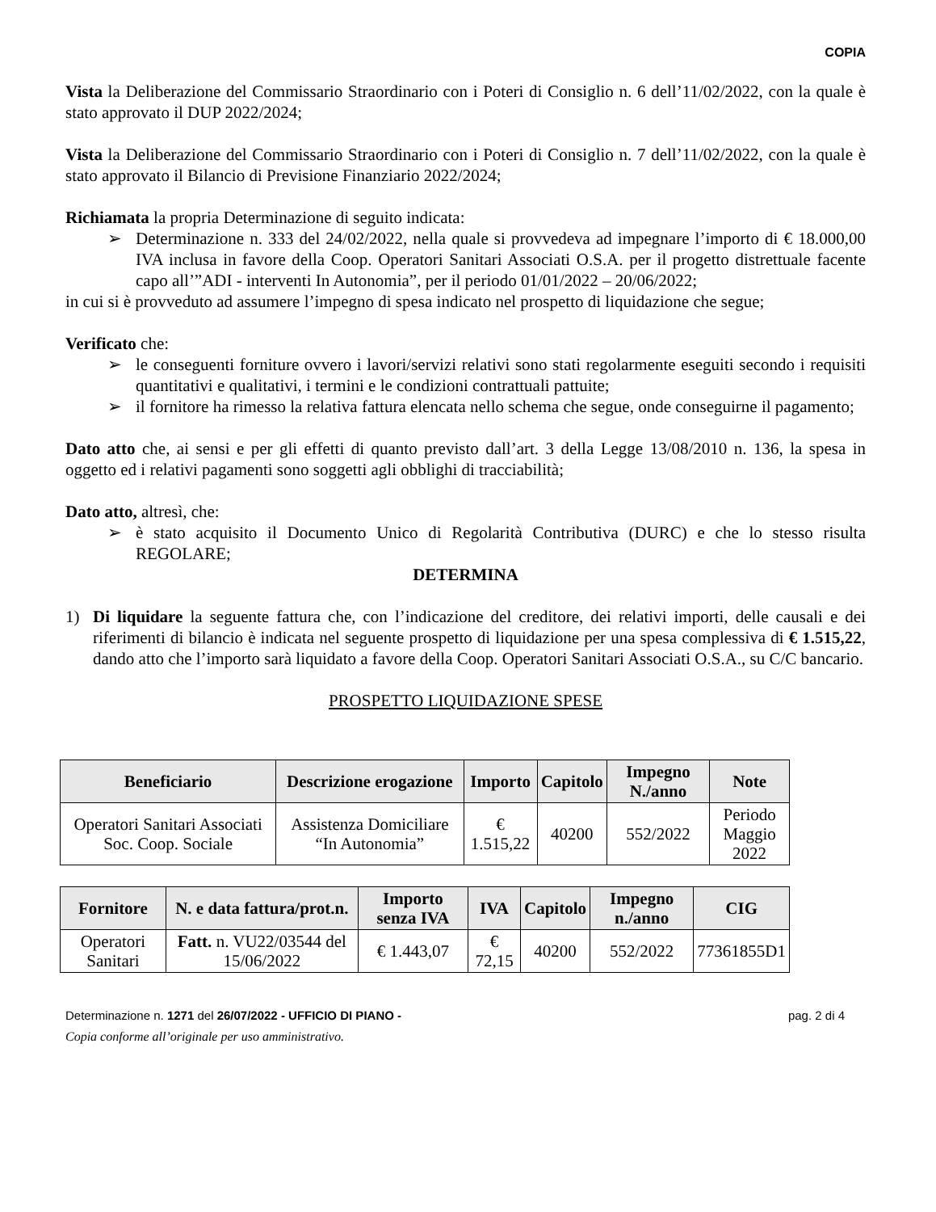COPIA
Vista la Deliberazione del Commissario Straordinario con i Poteri di Consiglio n. 6 dell’11/02/2022, con la quale è stato approvato il DUP 2022/2024;
Vista la Deliberazione del Commissario Straordinario con i Poteri di Consiglio n. 7 dell’11/02/2022, con la quale è stato approvato il Bilancio di Previsione Finanziario 2022/2024;
Richiamata la propria Determinazione di seguito indicata:
➢ Determinazione n. 333 del 24/02/2022, nella quale si provvedeva ad impegnare l’importo di € 18.000,00 IVA inclusa in favore della Coop. Operatori Sanitari Associati O.S.A. per il progetto distrettuale facente capo all’”ADI - interventi In Autonomia”, per il periodo 01/01/2022 – 20/06/2022;
in cui si è provveduto ad assumere l’impegno di spesa indicato nel prospetto di liquidazione che segue;
Verificato che:
➢ le conseguenti forniture ovvero i lavori/servizi relativi sono stati regolarmente eseguiti secondo i requisiti quantitativi e qualitativi, i termini e le condizioni contrattuali pattuite;
➢ il fornitore ha rimesso la relativa fattura elencata nello schema che segue, onde conseguirne il pagamento;
Dato atto che, ai sensi e per gli effetti di quanto previsto dall’art. 3 della Legge 13/08/2010 n. 136, la spesa in oggetto ed i relativi pagamenti sono soggetti agli obblighi di tracciabilità;
Dato atto, altresì, che:
➢ è stato acquisito il Documento Unico di Regolarità Contributiva (DURC) e che lo stesso risulta REGOLARE;
DETERMINA
1) Di liquidare la seguente fattura che, con l’indicazione del creditore, dei relativi importi, delle causali e dei riferimenti di bilancio è indicata nel seguente prospetto di liquidazione per una spesa complessiva di € 1.515,22, dando atto che l’importo sarà liquidato a favore della Coop. Operatori Sanitari Associati O.S.A., su C/C bancario.
PROSPETTO LIQUIDAZIONE SPESE
| Beneficiario | Descrizione erogazione | Importo | Capitolo | Impegno N./anno | Note |
| --- | --- | --- | --- | --- | --- |
| Operatori Sanitari Associati Soc. Coop. Sociale | Assistenza Domiciliare “In Autonomia” | € 1.515,22 | 40200 | 552/2022 | Periodo Maggio 2022 |
| Fornitore | N. e data fattura/prot.n. | Importo senza IVA | IVA | Capitolo | Impegno n./anno | CIG |
| --- | --- | --- | --- | --- | --- | --- |
| Operatori Sanitari | Fatt. n. VU22/03544 del 15/06/2022 | € 1.443,07 | € 72,15 | 40200 | 552/2022 | 77361855D1 |
Determinazione n. 1271 del 26/07/2022 - UFFICIO DI PIANO - pag. 2 di 4
Copia conforme all’originale per uso amministrativo.